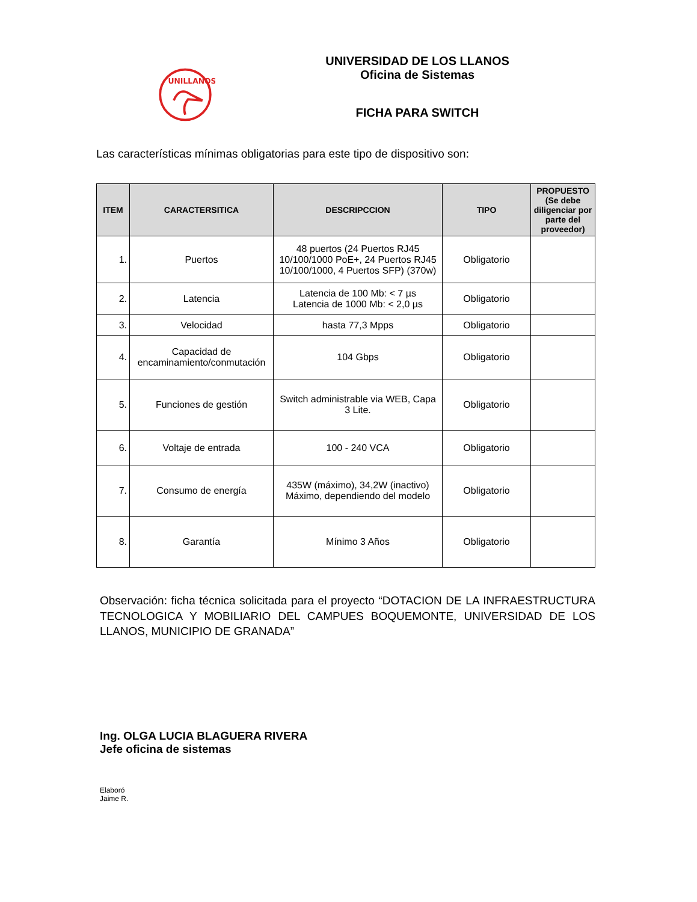UNILLANOS
UNIVERSIDAD DE LOS LLANOS
Oficina de Sistemas
FICHA PARA SWITCH
Las características mínimas obligatorias para este tipo de dispositivo son:
| ITEM | CARACTERSITICA | DESCRIPCCION | TIPO | PROPUESTO (Se debe diligenciar por parte del proveedor) |
| --- | --- | --- | --- | --- |
| 1. | Puertos | 48 puertos (24 Puertos RJ45 10/100/1000 PoE+, 24 Puertos RJ45 10/100/1000, 4 Puertos SFP) (370w) | Obligatorio | |
| 2. | Latencia | Latencia de 100 Mb: < 7 µs Latencia de 1000 Mb: < 2,0 µs | Obligatorio | |
| 3. | Velocidad | hasta 77,3 Mpps | Obligatorio | |
| 4. | Capacidad de encaminamiento/conmutación | 104 Gbps | Obligatorio | |
| 5. | Funciones de gestión | Switch administrable via WEB, Capa 3 Lite. | Obligatorio | |
| 6. | Voltaje de entrada | 100 - 240 VCA | Obligatorio | |
| 7. | Consumo de energía | 435W (máximo), 34,2W (inactivo) Máximo, dependiendo del modelo | Obligatorio | |
| 8. | Garantía | Mínimo 3 Años | Obligatorio | |
Observación: ficha técnica solicitada para el proyecto “DOTACION DE LA INFRAESTRUCTURA TECNOLOGICA Y MOBILIARIO DEL CAMPUES BOQUEMONTE, UNIVERSIDAD DE LOS LLANOS, MUNICIPIO DE GRANADA”
Ing. OLGA LUCIA BLAGUERA RIVERA
Jefe oficina de sistemas
Elaboró
Jaime R.